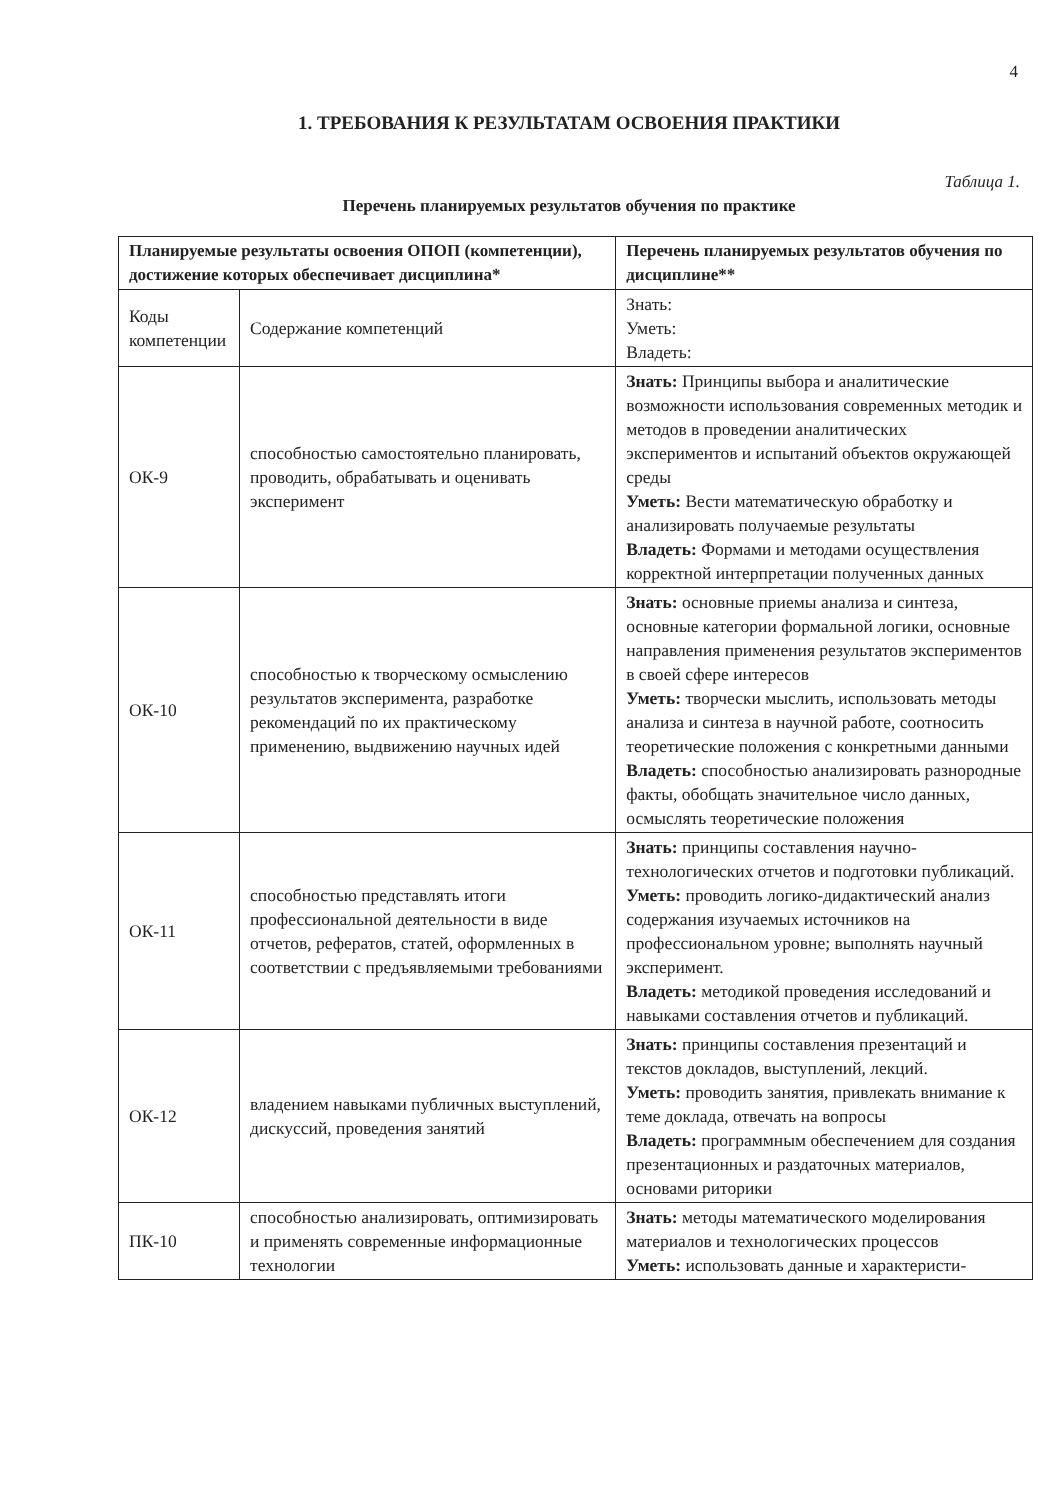4
1. ТРЕБОВАНИЯ К РЕЗУЛЬТАТАМ ОСВОЕНИЯ ПРАКТИКИ
Таблица 1.
Перечень планируемых результатов обучения по практике
| Планируемые результаты освоения ОПОП (компетенции), достижение которых обеспечивает дисциплина* | | Перечень планируемых результатов обучения по дисциплине** |
| --- | --- | --- |
| Коды компетенции | Содержание компетенций | Знать: Уметь: Владеть: |
| ОК-9 | способностью самостоятельно планировать, проводить, обрабатывать и оценивать эксперимент | Знать: Принципы выбора и аналитические возможности использования современных методик и методов в проведении аналитических экспериментов и испытаний объектов окружающей среды Уметь: Вести математическую обработку и анализировать получаемые результаты Владеть: Формами и методами осуществления корректной интерпретации полученных данных |
| ОК-10 | способностью к творческому осмыслению результатов эксперимента, разработке рекомендаций по их практическому применению, выдвижению научных идей | Знать: основные приемы анализа и синтеза, основные категории формальной логики, основные направления применения результатов экспериментов в своей сфере интересов Уметь: творчески мыслить, использовать методы анализа и синтеза в научной работе, соотносить теоретические положения с конкретными данными Владеть: способностью анализировать разнородные факты, обобщать значительное число данных, осмыслять теоретические положения |
| ОК-11 | способностью представлять итоги профессиональной деятельности в виде отчетов, рефератов, статей, оформленных в соответствии с предъявляемыми требованиями | Знать: принципы составления научно-технологических отчетов и подготовки публикаций. Уметь: проводить логико-дидактический анализ содержания изучаемых источников на профессиональном уровне; выполнять научный эксперимент. Владеть: методикой проведения исследований и навыками составления отчетов и публикаций. |
| ОК-12 | владением навыками публичных выступлений, дискуссий, проведения занятий | Знать: принципы составления презентаций и текстов докладов, выступлений, лекций. Уметь: проводить занятия, привлекать внимание к теме доклада, отвечать на вопросы Владеть: программным обеспечением для создания презентационных и раздаточных материалов, основами риторики |
| ПК-10 | способностью анализировать, оптимизировать и применять современные информационные технологии | Знать: методы математического моделирования материалов и технологических процессов Уметь: использовать данные и характеристи- |